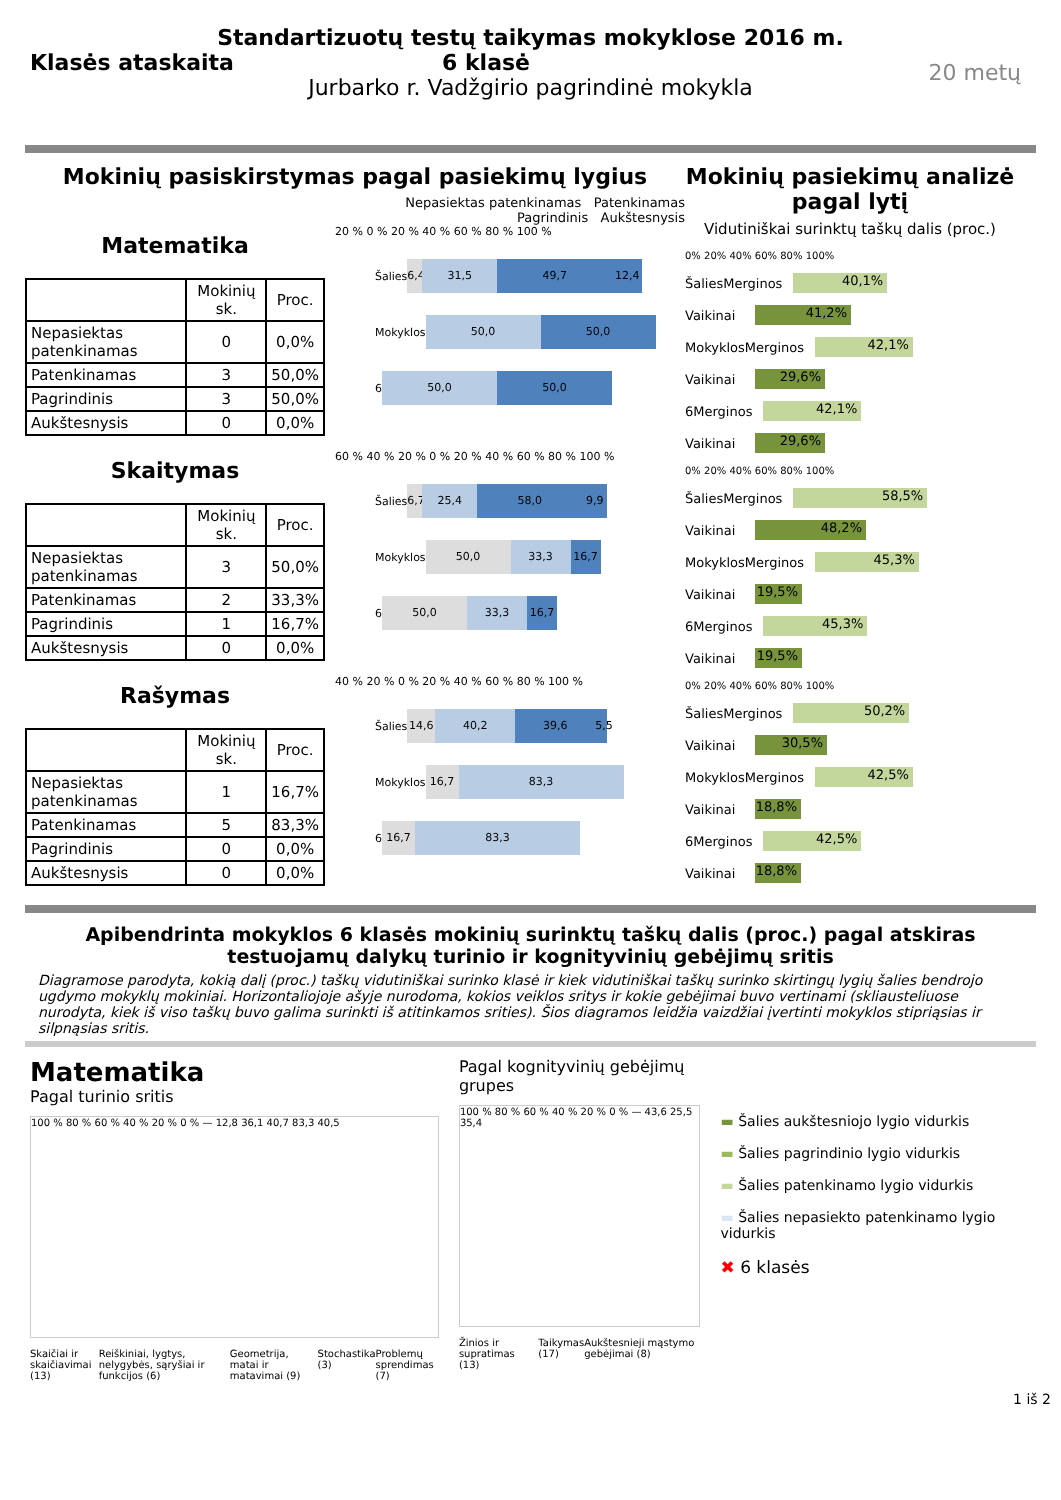Standartizuotų testų taikymas mokyklose 2016 m.
Klasės ataskaita 6 klasė
Jurbarko r. Vadžgirio pagrindinė mokykla
20 metų
Mokinių pasiskirstymas pagal pasiekimų lygius
Nepasiektas patenkinamas Patenkinamas
Pagrindinis Aukštesnysis
Matematika
| | Mokinių sk. | Proc. |
| --- | --- | --- |
| Nepasiektas patenkinamas | 0 | 0,0% |
| Patenkinamas | 3 | 50,0% |
| Pagrindinis | 3 | 50,0% |
| Aukštesnysis | 0 | 0,0% |
20 % 0 % 20 % 40 % 60 % 80 % 100 %
Šalies 6,4 31,5 49,7 12,4
Mokyklos 50,0 50,0
6 50,0 50,0
Skaitymas
| | Mokinių sk. | Proc. |
| --- | --- | --- |
| Nepasiektas patenkinamas | 3 | 50,0% |
| Patenkinamas | 2 | 33,3% |
| Pagrindinis | 1 | 16,7% |
| Aukštesnysis | 0 | 0,0% |
60 % 40 % 20 % 0 % 20 % 40 % 60 % 80 % 100 %
Šalies 6,7 25,4 58,0 9,9
Mokyklos 50,0 33,3 16,7
6 50,0 33,3 16,7
Rašymas
| | Mokinių sk. | Proc. |
| --- | --- | --- |
| Nepasiektas patenkinamas | 1 | 16,7% |
| Patenkinamas | 5 | 83,3% |
| Pagrindinis | 0 | 0,0% |
| Aukštesnysis | 0 | 0,0% |
40 % 20 % 0 % 20 % 40 % 60 % 80 % 100 %
Šalies 14,6 40,2 39,6 5,5
Mokyklos 16,7 83,3
6 16,7 83,3
Mokinių pasiekimų analizė pagal lytį
Vidutiniškai surinktų taškų dalis (proc.)
0% 20% 40% 60% 80% 100%
Šalies Merginos 40,1%
Vaikinai 41,2%
Mokyklos Merginos 42,1%
Vaikinai 29,6%
6 Merginos 42,1%
Vaikinai 29,6%
0% 20% 40% 60% 80% 100%
Šalies Merginos 58,5%
Vaikinai 48,2%
Mokyklos Merginos 45,3%
Vaikinai 19,5%
6 Merginos 45,3%
Vaikinai 19,5%
0% 20% 40% 60% 80% 100%
Šalies Merginos 50,2%
Vaikinai 30,5%
Mokyklos Merginos 42,5%
Vaikinai 18,8%
6 Merginos 42,5%
Vaikinai 18,8%
Apibendrinta mokyklos 6 klasės mokinių surinktų taškų dalis (proc.) pagal atskiras testuojamų dalykų turinio ir kognityvinių gebėjimų sritis
Diagramose parodyta, kokią dalį (proc.) taškų vidutiniškai surinko klasė ir kiek vidutiniškai taškų surinko skirtingų lygių šalies bendrojo ugdymo mokyklų mokiniai. Horizontaliojoje ašyje nurodoma, kokios veiklos sritys ir kokie gebėjimai buvo vertinami (skliausteliuose nurodyta, kiek iš viso taškų buvo galima surinkti iš atitinkamos srities). Šios diagramos leidžia vaizdžiai įvertinti mokyklos stipriąsias ir silpnąsias sritis.
Matematika
Pagal turinio sritis
100 % 80 % 60 % 40 % 20 % 0 % — 12,8 36,1 40,7 83,3 40,5
Skaičiai ir skaičiavimai (13) Reiškiniai, lygtys, nelygybės, sąryšiai ir funkcijos (6) Geometrija, matai ir matavimai (9) Stochastika (3) Problemų sprendimas (7)
Pagal kognityvinių gebėjimų grupes
100 % 80 % 60 % 40 % 20 % 0 % — 43,6 25,5 35,4
Žinios ir supratimas (13) Taikymas (17) Aukštesnieji mąstymo gebėjimai (8)
▬ Šalies aukštesniojo lygio vidurkis
▬ Šalies pagrindinio lygio vidurkis
▬ Šalies patenkinamo lygio vidurkis
▬ Šalies nepasiekto patenkinamo lygio vidurkis
✖ 6 klasės
1 iš 2